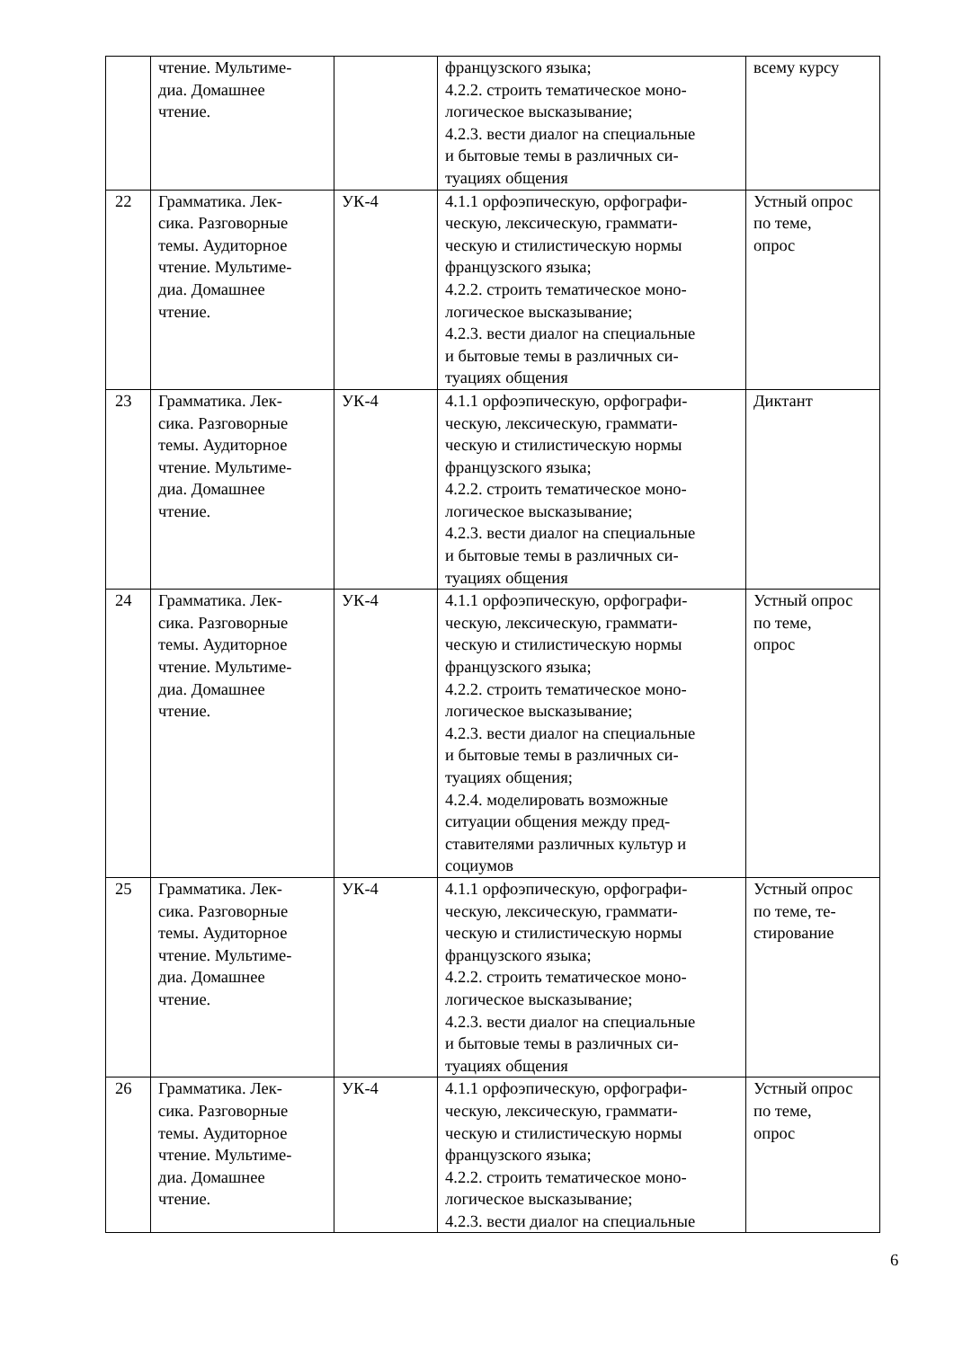| | чтение. Мультиме- диа. Домашнее чтение. | | французского языка; 4.2.2. строить тематическое моно- логическое высказывание; 4.2.3. вести диалог на специальные и бытовые темы в различных си- туациях общения | всему курсу |
| 22 | Грамматика. Лек- сика. Разговорные темы. Аудиторное чтение. Мультиме- диа. Домашнее чтение. | УК-4 | 4.1.1 орфоэпическую, орфографи- ческую, лексическую, граммати- ческую и стилистическую нормы французского языка; 4.2.2. строить тематическое моно- логическое высказывание; 4.2.3. вести диалог на специальные и бытовые темы в различных си- туациях общения | Устный опрос по теме, опрос |
| 23 | Грамматика. Лек- сика. Разговорные темы. Аудиторное чтение. Мультиме- диа. Домашнее чтение. | УК-4 | 4.1.1 орфоэпическую, орфографи- ческую, лексическую, граммати- ческую и стилистическую нормы французского языка; 4.2.2. строить тематическое моно- логическое высказывание; 4.2.3. вести диалог на специальные и бытовые темы в различных си- туациях общения | Диктант |
| 24 | Грамматика. Лек- сика. Разговорные темы. Аудиторное чтение. Мультиме- диа. Домашнее чтение. | УК-4 | 4.1.1 орфоэпическую, орфографи- ческую, лексическую, граммати- ческую и стилистическую нормы французского языка; 4.2.2. строить тематическое моно- логическое высказывание; 4.2.3. вести диалог на специальные и бытовые темы в различных си- туациях общения; 4.2.4. моделировать возможные ситуации общения между пред- ставителями различных культур и социумов | Устный опрос по теме, опрос |
| 25 | Грамматика. Лек- сика. Разговорные темы. Аудиторное чтение. Мультиме- диа. Домашнее чтение. | УК-4 | 4.1.1 орфоэпическую, орфографи- ческую, лексическую, граммати- ческую и стилистическую нормы французского языка; 4.2.2. строить тематическое моно- логическое высказывание; 4.2.3. вести диалог на специальные и бытовые темы в различных си- туациях общения | Устный опрос по теме, те- стирование |
| 26 | Грамматика. Лек- сика. Разговорные темы. Аудиторное чтение. Мультиме- диа. Домашнее чтение. | УК-4 | 4.1.1 орфоэпическую, орфографи- ческую, лексическую, граммати- ческую и стилистическую нормы французского языка; 4.2.2. строить тематическое моно- логическое высказывание; 4.2.3. вести диалог на специальные | Устный опрос по теме, опрос |
6